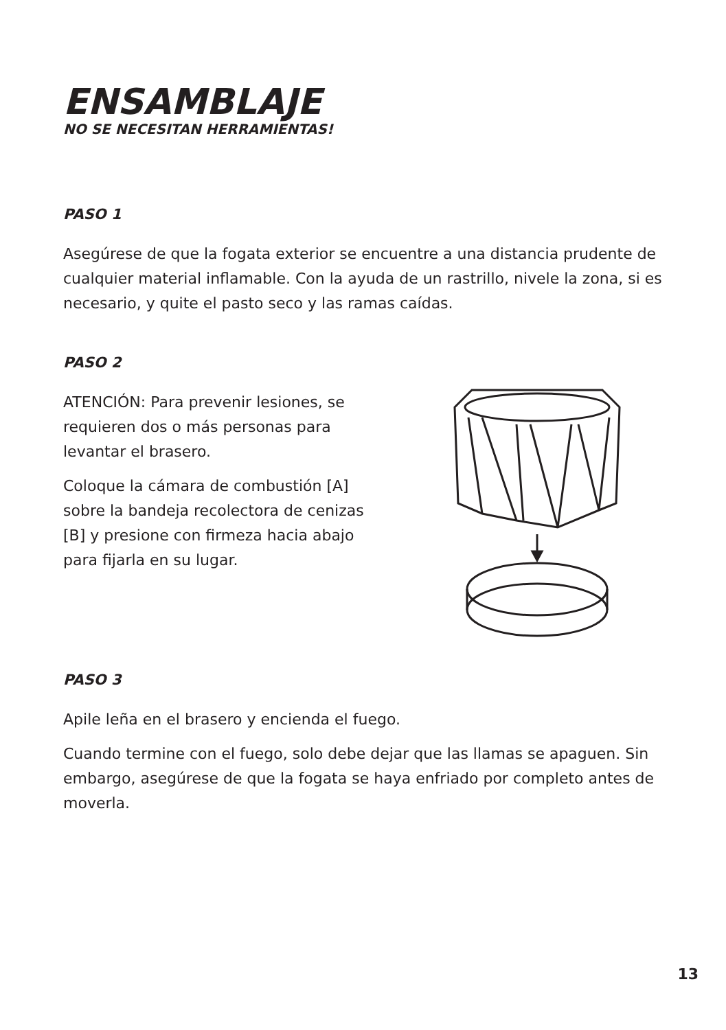ENSAMBLAJE
NO SE NECESITAN HERRAMIENTAS!
PASO 1
Asegúrese de que la fogata exterior se encuentre a una distancia prudente de cualquier material inflamable. Con la ayuda de un rastrillo, nivele la zona, si es necesario, y quite el pasto seco y las ramas caídas.
PASO 2
ATENCIÓN: Para prevenir lesiones, se requieren dos o más personas para levantar el brasero.
Coloque la cámara de combustión [A] sobre la bandeja recolectora de cenizas [B] y presione con firmeza hacia abajo para fijarla en su lugar.
PASO 3
Apile leña en el brasero y encienda el fuego.
Cuando termine con el fuego, solo debe dejar que las llamas se apaguen. Sin embargo, asegúrese de que la fogata se haya enfriado por completo antes de moverla.
13